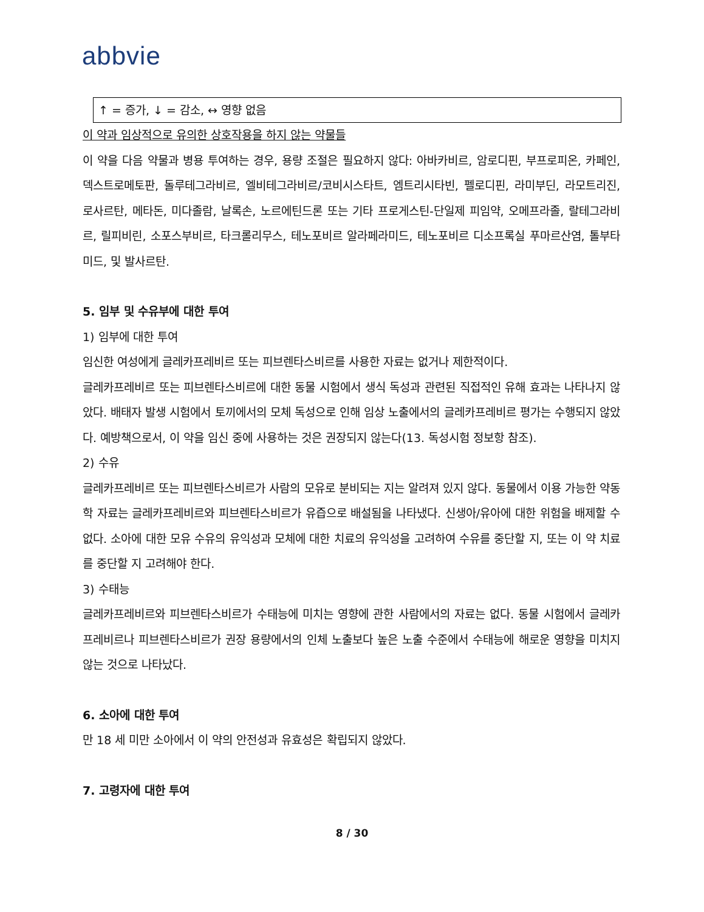abbvie
| ↑ = 증가, ↓ = 감소, ↔ 영향 없음 |
이 약과 임상적으로 유의한 상호작용을 하지 않는 약물들
이 약을 다음 약물과 병용 투여하는 경우, 용량 조절은 필요하지 않다: 아바카비르, 암로디핀, 부프로피온, 카페인, 덱스트로메토판, 돌루테그라비르, 엘비테그라비르/코비시스타트, 엠트리시타빈, 펠로디핀, 라미부딘, 라모트리진, 로사르탄, 메타돈, 미다졸람, 날록손, 노르에틴드론 또는 기타 프로게스틴-단일제 피임약, 오메프라졸, 랄테그라비르, 릴피비린, 소포스부비르, 타크롤리무스, 테노포비르 알라페라미드, 테노포비르 디소프록실 푸마르산염, 톨부타미드, 및 발사르탄.
5. 임부 및 수유부에 대한 투여
1) 임부에 대한 투여
임신한 여성에게 글레카프레비르 또는 피브렌타스비르를 사용한 자료는 없거나 제한적이다.
글레카프레비르 또는 피브렌타스비르에 대한 동물 시험에서 생식 독성과 관련된 직접적인 유해 효과는 나타나지 않았다. 배태자 발생 시험에서 토끼에서의 모체 독성으로 인해 임상 노출에서의 글레카프레비르 평가는 수행되지 않았다. 예방책으로서, 이 약을 임신 중에 사용하는 것은 권장되지 않는다(13. 독성시험 정보항 참조).
2) 수유
글레카프레비르 또는 피브렌타스비르가 사람의 모유로 분비되는 지는 알려져 있지 않다. 동물에서 이용 가능한 약동학 자료는 글레카프레비르와 피브렌타스비르가 유즙으로 배설됨을 나타냈다. 신생아/유아에 대한 위험을 배제할 수 없다. 소아에 대한 모유 수유의 유익성과 모체에 대한 치료의 유익성을 고려하여 수유를 중단할 지, 또는 이 약 치료를 중단할 지 고려해야 한다.
3) 수태능
글레카프레비르와 피브렌타스비르가 수태능에 미치는 영향에 관한 사람에서의 자료는 없다. 동물 시험에서 글레카프레비르나 피브렌타스비르가 권장 용량에서의 인체 노출보다 높은 노출 수준에서 수태능에 해로운 영향을 미치지 않는 것으로 나타났다.
6. 소아에 대한 투여
만 18 세 미만 소아에서 이 약의 안전성과 유효성은 확립되지 않았다.
7. 고령자에 대한 투여
8 / 30